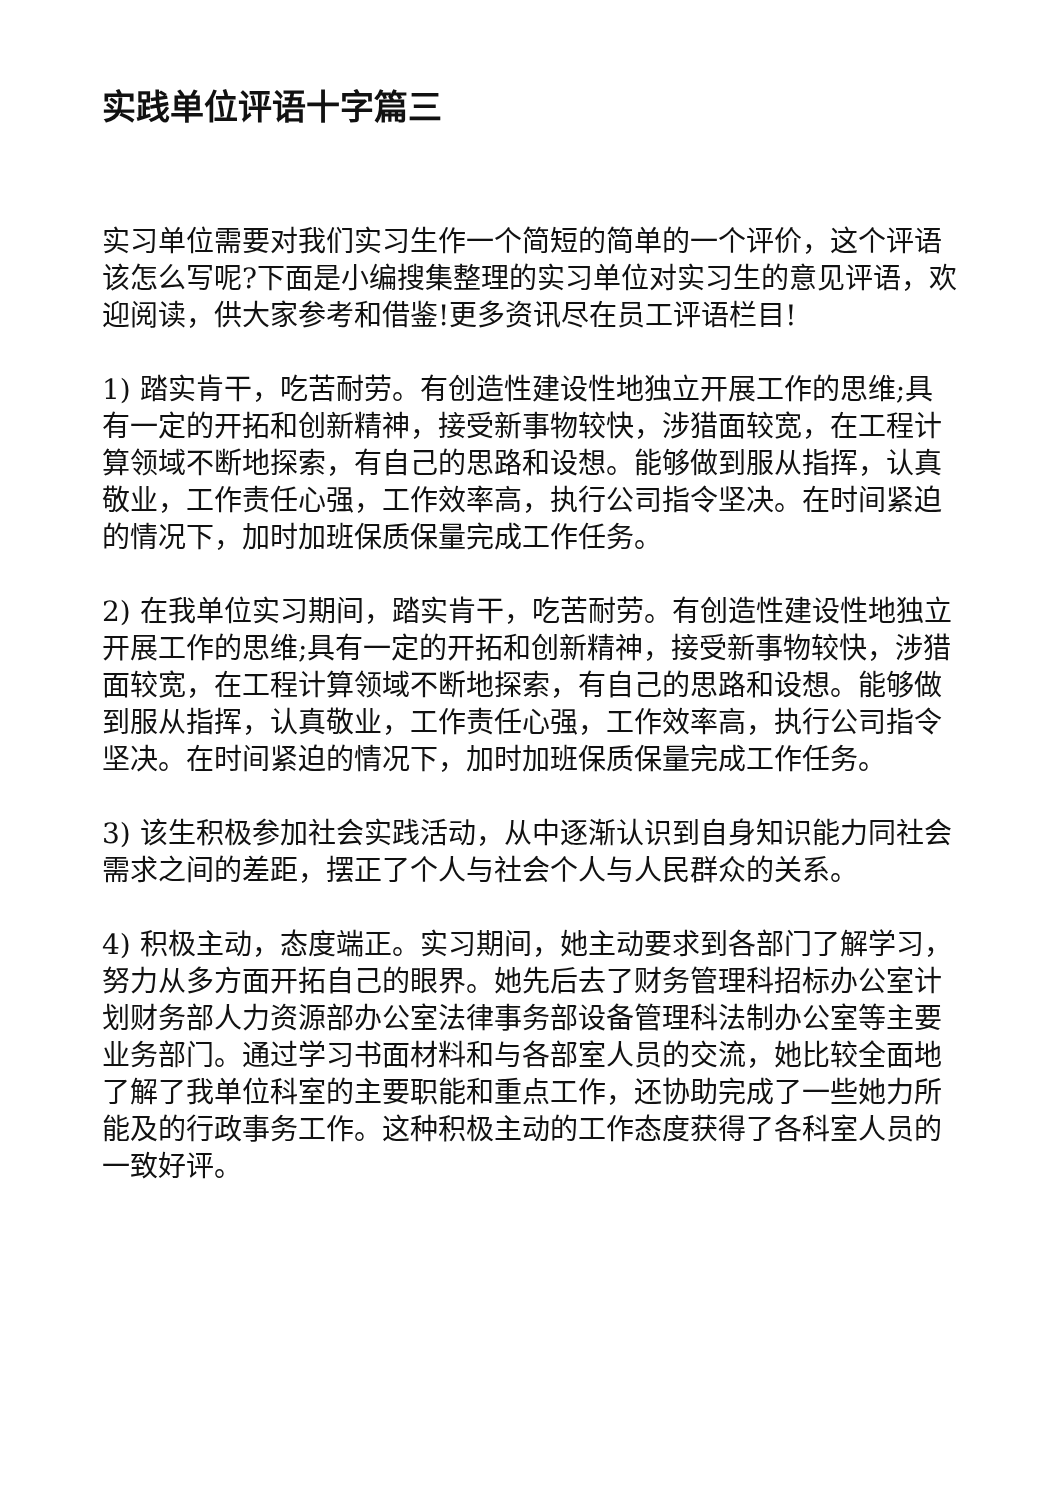实践单位评语十字篇三
实习单位需要对我们实习生作一个简短的简单的一个评价，这个评语该怎么写呢?下面是小编搜集整理的实习单位对实习生的意见评语，欢迎阅读，供大家参考和借鉴!更多资讯尽在员工评语栏目!
1) 踏实肯干，吃苦耐劳。有创造性建设性地独立开展工作的思维;具有一定的开拓和创新精神，接受新事物较快，涉猎面较宽，在工程计算领域不断地探索，有自己的思路和设想。能够做到服从指挥，认真敬业，工作责任心强，工作效率高，执行公司指令坚决。在时间紧迫的情况下，加时加班保质保量完成工作任务。
2) 在我单位实习期间，踏实肯干，吃苦耐劳。有创造性建设性地独立开展工作的思维;具有一定的开拓和创新精神，接受新事物较快，涉猎面较宽，在工程计算领域不断地探索，有自己的思路和设想。能够做到服从指挥，认真敬业，工作责任心强，工作效率高，执行公司指令坚决。在时间紧迫的情况下，加时加班保质保量完成工作任务。
3) 该生积极参加社会实践活动，从中逐渐认识到自身知识能力同社会需求之间的差距，摆正了个人与社会个人与人民群众的关系。
4) 积极主动，态度端正。实习期间，她主动要求到各部门了解学习，努力从多方面开拓自己的眼界。她先后去了财务管理科招标办公室计划财务部人力资源部办公室法律事务部设备管理科法制办公室等主要业务部门。通过学习书面材料和与各部室人员的交流，她比较全面地了解了我单位科室的主要职能和重点工作，还协助完成了一些她力所能及的行政事务工作。这种积极主动的工作态度获得了各科室人员的一致好评。